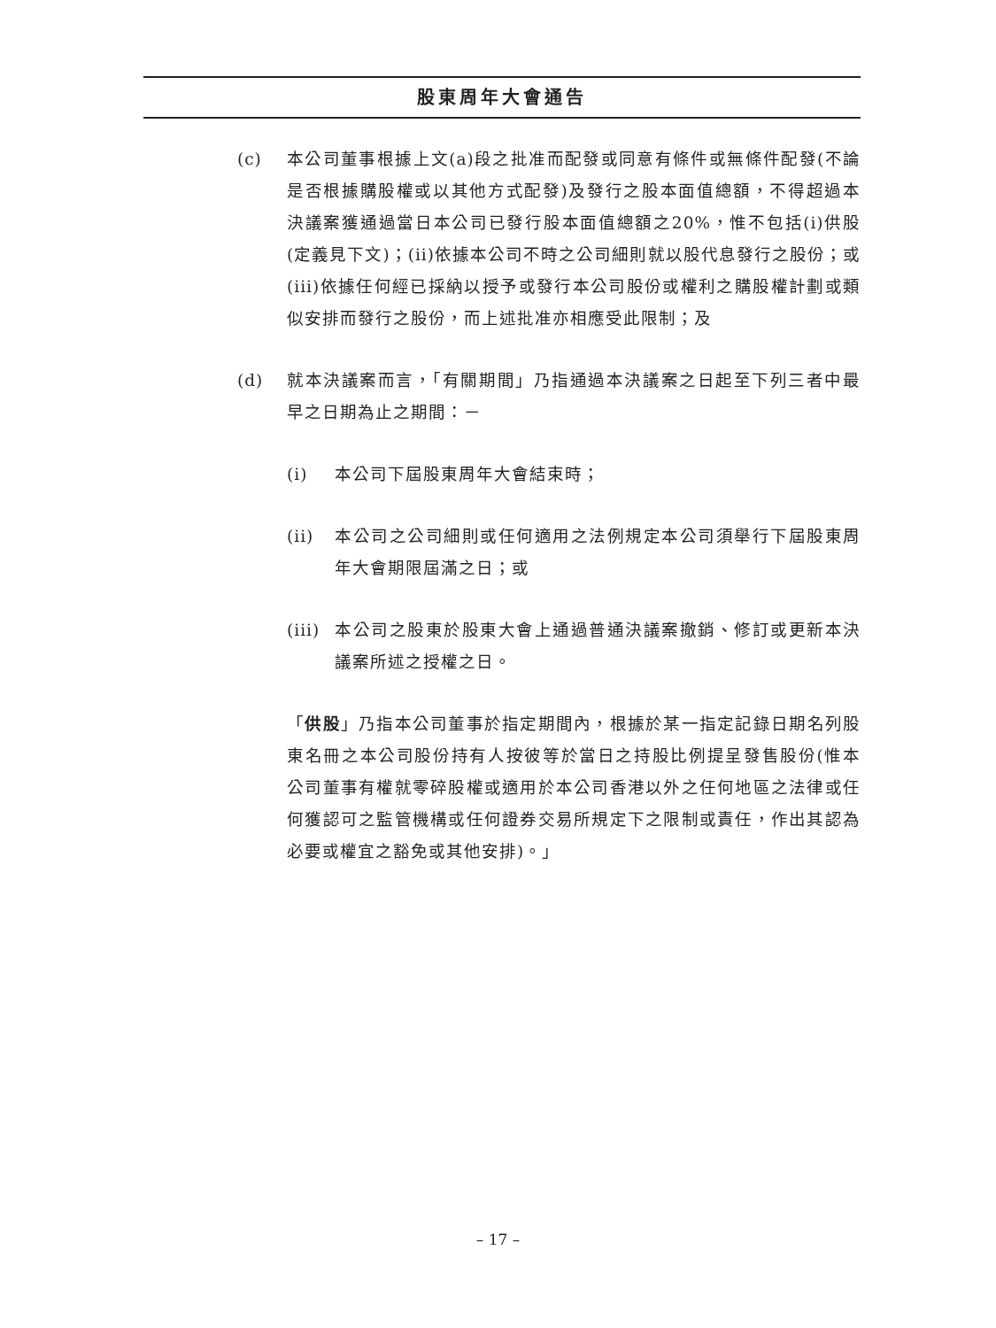股東周年大會通告
(c) 本公司董事根據上文(a)段之批准而配發或同意有條件或無條件配發(不論是否根據購股權或以其他方式配發)及發行之股本面值總額，不得超過本決議案獲通過當日本公司已發行股本面值總額之20%，惟不包括(i)供股(定義見下文)；(ii)依據本公司不時之公司細則就以股代息發行之股份；或(iii)依據任何經已採納以授予或發行本公司股份或權利之購股權計劃或類似安排而發行之股份，而上述批准亦相應受此限制；及
(d) 就本決議案而言，「有關期間」乃指通過本決議案之日起至下列三者中最早之日期為止之期間：－
(i) 本公司下屆股東周年大會結束時；
(ii) 本公司之公司細則或任何適用之法例規定本公司須舉行下屆股東周年大會期限屆滿之日；或
(iii)
本公司之股東於股東大會上通過普通決議案撤銷、修訂或更新本決議案所述之授權之日。
「供股」乃指本公司董事於指定期間內，根據於某一指定記錄日期名列股東名冊之本公司股份持有人按彼等於當日之持股比例提呈發售股份(惟本公司董事有權就零碎股權或適用於本公司香港以外之任何地區之法律或任何獲認可之監管機構或任何證券交易所規定下之限制或責任，作出其認為必要或權宜之豁免或其他安排)。」
– 17 –